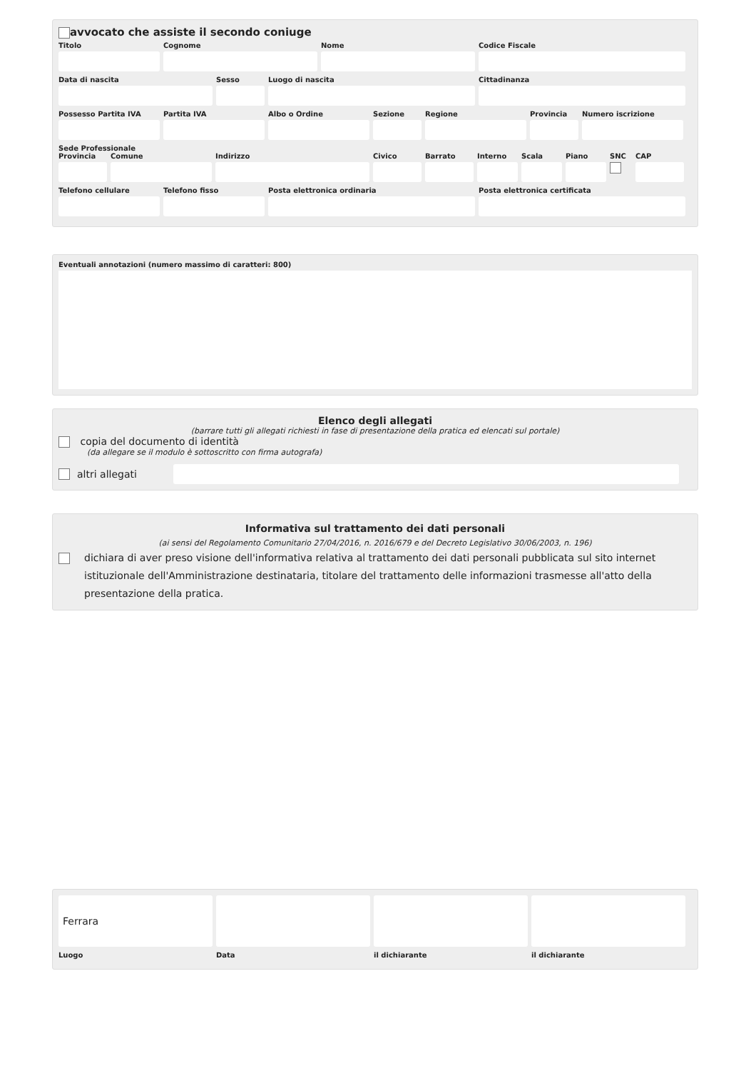avvocato che assiste il secondo coniuge
Titolo Cognome Nome Codice Fiscale
Data di nascita Sesso Luogo di nascita Cittadinanza
Possesso Partita IVA
Partita IVA Albo o Ordine Sezione Regione Provincia
Numero iscrizione
Sede Professionale
Provincia
Comune Indirizzo Civico Barrato Interno
Scala Piano SNC CAP
Telefono cellulare
Telefono fisso Posta elettronica ordinaria Posta elettronica certificata
Eventuali annotazioni (numero massimo di caratteri: 800)
Elenco degli allegati
(barrare tutti gli allegati richiesti in fase di presentazione della pratica ed elencati sul portale)
copia del documento di identità
(da allegare se il modulo è sottoscritto con firma autografa)
altri allegati
Informativa sul trattamento dei dati personali
(ai sensi del Regolamento Comunitario 27/04/2016, n. 2016/679 e del Decreto Legislativo 30/06/2003, n. 196)
dichiara di aver preso visione dell'informativa relativa al trattamento dei dati personali pubblicata sul sito internet istituzionale dell'Amministrazione destinataria, titolare del trattamento delle informazioni trasmesse all'atto della presentazione della pratica.
Ferrara
Luogo Data il dichiarante il dichiarante